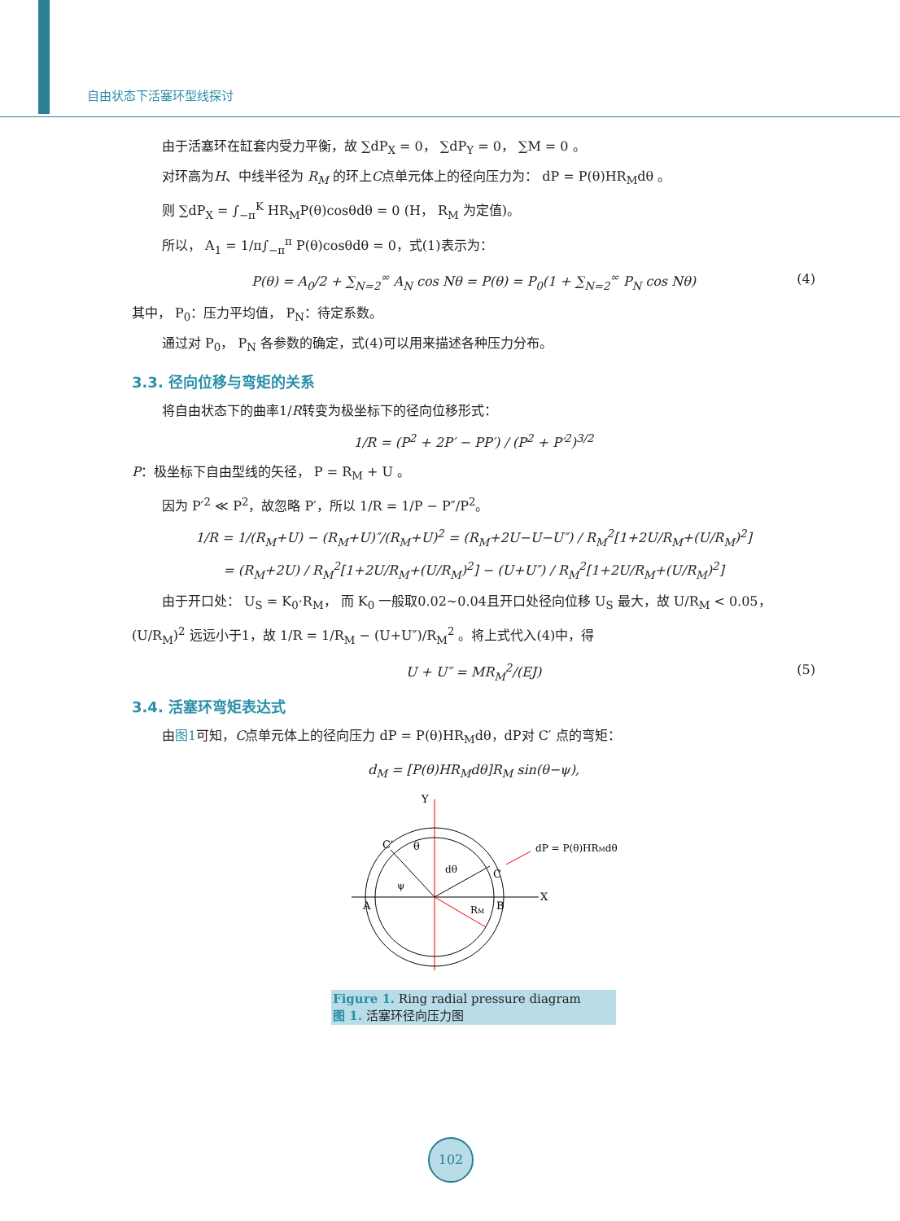自由状态下活塞环型线探讨
由于活塞环在缸套内受力平衡，故 ∑dP<sub>X</sub> = 0， ∑dP<sub>Y</sub> = 0， ∑M = 0 。
对环高为H、中线半径为 R<sub>M</sub> 的环上C点单元体上的径向压力为： dP = P(θ)HR<sub>M</sub>dθ 。
则 ∑dP<sub>X</sub> = ∫<sub>−π</sub><sup>K</sup> HR<sub>M</sub>P(θ)cosθdθ = 0 (H， R<sub>M</sub> 为定值)。
所以， A<sub>1</sub> = 1/π∫<sub>−π</sub><sup>π</sup> P(θ)cosθdθ = 0，式(1)表示为：
P(θ) = A<sub>0</sub>/2 + ∑<sub>N=2</sub><sup>∞</sup> A<sub>N</sub> cos Nθ = P(θ) = P<sub>0</sub>(1 + ∑<sub>N=2</sub><sup>∞</sup> P<sub>N</sub> cos Nθ) (4)
其中， P<sub>0</sub>：压力平均值， P<sub>N</sub>：待定系数。
通过对 P<sub>0</sub>， P<sub>N</sub> 各参数的确定，式(4)可以用来描述各种压力分布。
3.3. 径向位移与弯矩的关系
将自由状态下的曲率1/R转变为极坐标下的径向位移形式：
1/R = (P<sup>2</sup> + 2P′ − PP′) / (P<sup>2</sup> + P′<sup>2</sup>)<sup>3/2</sup>
P：极坐标下自由型线的矢径， P = R<sub>M</sub> + U 。
因为 P′<sup>2</sup> ≪ P<sup>2</sup>，故忽略 P′，所以 1/R = 1/P − P″/P<sup>2</sup>。
1/R = 1/(R<sub>M</sub>+U) − (R<sub>M</sub>+U)″/(R<sub>M</sub>+U)<sup>2</sup> = (R<sub>M</sub>+2U−U−U″) / R<sub>M</sub><sup>2</sup>[1+2U/R<sub>M</sub>+(U/R<sub>M</sub>)<sup>2</sup>]
= (R<sub>M</sub>+2U) / R<sub>M</sub><sup>2</sup>[1+2U/R<sub>M</sub>+(U/R<sub>M</sub>)<sup>2</sup>] − (U+U″) / R<sub>M</sub><sup>2</sup>[1+2U/R<sub>M</sub>+(U/R<sub>M</sub>)<sup>2</sup>]
由于开口处： U<sub>S</sub> = K<sub>0</sub>·R<sub>M</sub>， 而 K<sub>0</sub> 一般取0.02~0.04且开口处径向位移 U<sub>S</sub> 最大，故 U/R<sub>M</sub> < 0.05，
(U/R<sub>M</sub>)<sup>2</sup> 远远小于1，故 1/R = 1/R<sub>M</sub> − (U+U″)/R<sub>M</sub><sup>2</sup> 。将上式代入(4)中，得
U + U″ = MR<sub>M</sub><sup>2</sup>/(EJ) (5)
3.4. 活塞环弯矩表达式
由图1可知，C点单元体上的径向压力 dP = P(θ)HR<sub>M</sub>dθ，dP对 C′ 点的弯矩：
d<sub>M</sub> = [P(θ)HR<sub>M</sub>dθ]R<sub>M</sub> sin(θ−ψ),
Y
X
A
B
C
C′
θ
ψ
dθ
RM
dP = P(θ)HRMdθ
Figure 1. Ring radial pressure diagram
图 1. 活塞环径向压力图
102